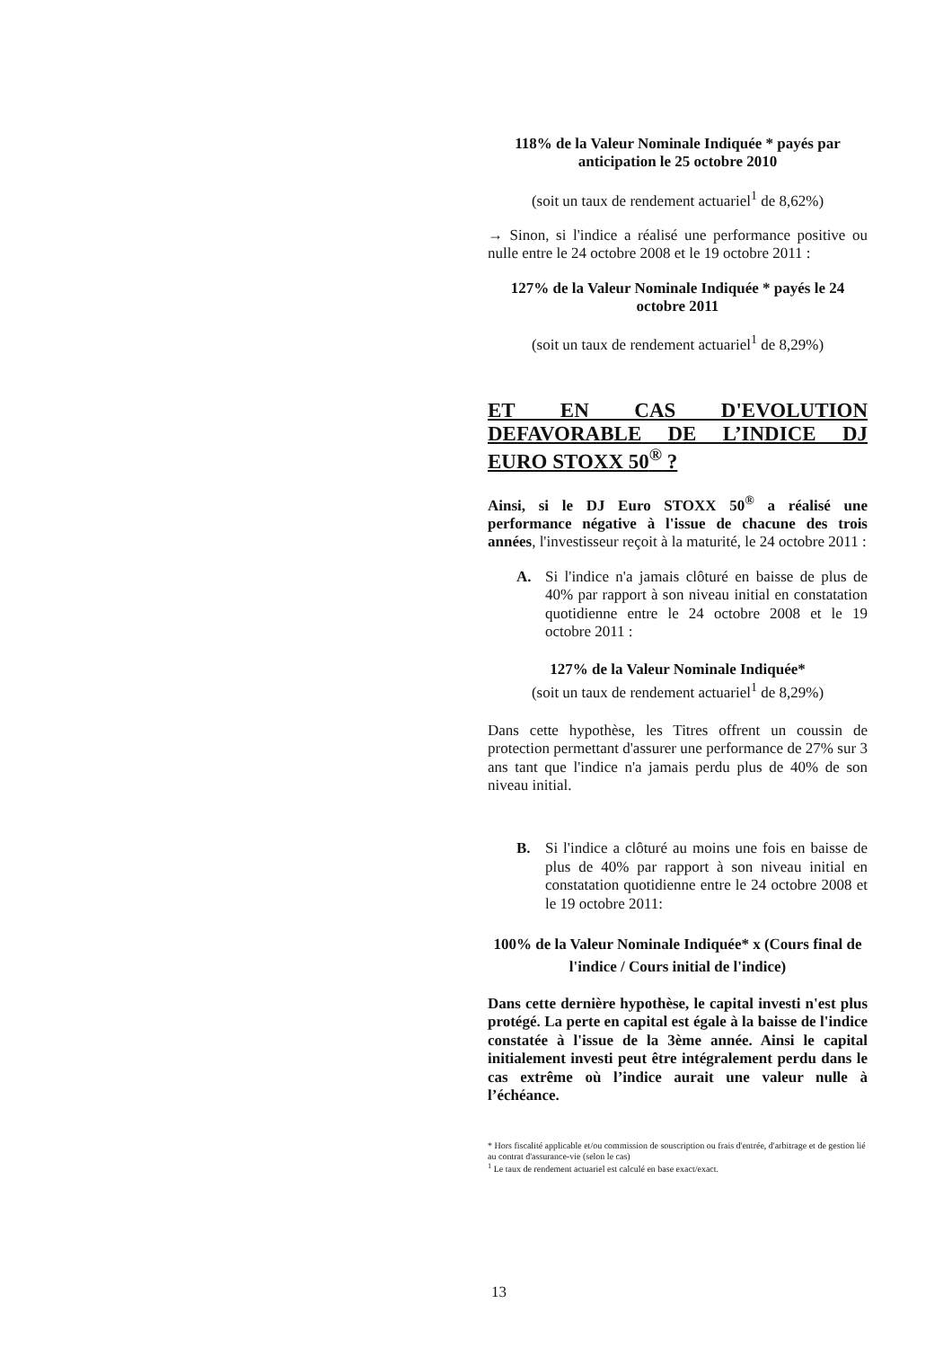118% de la Valeur Nominale Indiquée * payés par anticipation le 25 octobre 2010
(soit un taux de rendement actuariel<sup>1</sup> de 8,62%)
→ Sinon, si l'indice a réalisé une performance positive ou nulle entre le 24 octobre 2008 et le 19 octobre 2011 :
127% de la Valeur Nominale Indiquée * payés le 24 octobre 2011
(soit un taux de rendement actuariel<sup>1</sup> de 8,29%)
ET EN CAS D'EVOLUTION DEFAVORABLE DE L’INDICE DJ EURO STOXX 50<sup>®</sup> ?
Ainsi, si le DJ Euro STOXX 50<sup>®</sup> a réalisé une performance négative à l'issue de chacune des trois années, l'investisseur reçoit à la maturité, le 24 octobre 2011 :
A. Si l'indice n'a jamais clôturé en baisse de plus de 40% par rapport à son niveau initial en constatation quotidienne entre le 24 octobre 2008 et le 19 octobre 2011 :
127% de la Valeur Nominale Indiquée*
(soit un taux de rendement actuariel<sup>1</sup> de 8,29%)
Dans cette hypothèse, les Titres offrent un coussin de protection permettant d'assurer une performance de 27% sur 3 ans tant que l'indice n'a jamais perdu plus de 40% de son niveau initial.
B. Si l'indice a clôturé au moins une fois en baisse de plus de 40% par rapport à son niveau initial en constatation quotidienne entre le 24 octobre 2008 et le 19 octobre 2011:
100% de la Valeur Nominale Indiquée* x (Cours final de l'indice / Cours initial de l'indice)
Dans cette dernière hypothèse, le capital investi n'est plus protégé. La perte en capital est égale à la baisse de l'indice constatée à l'issue de la 3ème année. Ainsi le capital initialement investi peut être intégralement perdu dans le cas extrême où l’indice aurait une valeur nulle à l’échéance.
* Hors fiscalité applicable et/ou commission de souscription ou frais d'entrée, d'arbitrage et de gestion lié au contrat d'assurance-vie (selon le cas)
<sup>1</sup> Le taux de rendement actuariel est calculé en base exact/exact.
13